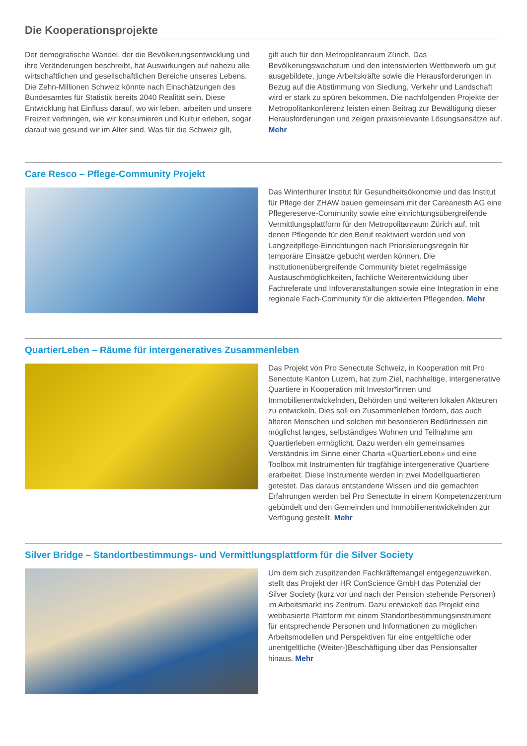Die Kooperationsprojekte
Der demografische Wandel, der die Bevölkerungsentwicklung und ihre Veränderungen beschreibt, hat Auswirkungen auf nahezu alle wirtschaftlichen und gesellschaftlichen Bereiche unseres Lebens. Die Zehn-Millionen Schweiz könnte nach Einschätzungen des Bundesamtes für Statistik bereits 2040 Realität sein. Diese Entwicklung hat Einfluss darauf, wo wir leben, arbeiten und unsere Freizeit verbringen, wie wir konsumieren und Kultur erleben, sogar darauf wie gesund wir im Alter sind. Was für die Schweiz gilt,
gilt auch für den Metropolitanraum Zürich. Das Bevölkerungswachstum und den intensivierten Wettbewerb um gut ausgebildete, junge Arbeitskräfte sowie die Herausforderungen in Bezug auf die Abstimmung von Siedlung, Verkehr und Landschaft wird er stark zu spüren bekommen. Die nachfolgenden Projekte der Metropolitankonferenz leisten einen Beitrag zur Bewältigung dieser Herausforderungen und zeigen praxisrelevante Lösungsansätze auf. Mehr
Care Resco – Pflege-Community Projekt
Das Winterthurer Institut für Gesundheitsökonomie und das Institut für Pflege der ZHAW bauen gemeinsam mit der Careanesth AG eine Pflegereserve-Community sowie eine einrichtungsübergreifende Vermittlungsplattform für den Metropolitanraum Zürich auf, mit denen Pflegende für den Beruf reaktiviert werden und von Langzeitpflege-Einrichtungen nach Priorisierungsregeln für temporäre Einsätze gebucht werden können. Die institutionenübergreifende Community bietet regelmässige Austauschmöglichkeiten, fachliche Weiterentwicklung über Fachreferate und Infoveranstaltungen sowie eine Integration in eine regionale Fach-Community für die aktivierten Pflegenden. Mehr
QuartierLeben – Räume für intergeneratives Zusammenleben
Das Projekt von Pro Senectute Schweiz, in Kooperation mit Pro Senectute Kanton Luzern, hat zum Ziel, nachhaltige, intergenerative Quartiere in Kooperation mit Investor*innen und Immobilienentwickelnden, Behörden und weiteren lokalen Akteuren zu entwickeln. Dies soll ein Zusammenleben fördern, das auch älteren Menschen und solchen mit besonderen Bedürfnissen ein möglichst langes, selbständiges Wohnen und Teilnahme am Quartierleben ermöglicht. Dazu werden ein gemeinsames Verständnis im Sinne einer Charta «QuartierLeben» und eine Toolbox mit Instrumenten für tragfähige intergenerative Quartiere erarbeitet. Diese Instrumente werden in zwei Modellquartieren getestet. Das daraus entstandene Wissen und die gemachten Erfahrungen werden bei Pro Senectute in einem Kompetenzzentrum gebündelt und den Gemeinden und Immobilienentwickelnden zur Verfügung gestellt. Mehr
Silver Bridge – Standortbestimmungs- und Vermittlungsplattform für die Silver Society
Um dem sich zuspitzenden Fachkräftemangel entgegenzuwirken, stellt das Projekt der HR ConScience GmbH das Potenzial der Silver Society (kurz vor und nach der Pension stehende Personen) im Arbeitsmarkt ins Zentrum. Dazu entwickelt das Projekt eine webbasierte Plattform mit einem Standortbestimmungsinstrument für entsprechende Personen und Informationen zu möglichen Arbeitsmodellen und Perspektiven für eine entgeltliche oder unentgeltliche (Weiter-)Beschäftigung über das Pensionsalter hinaus. Mehr